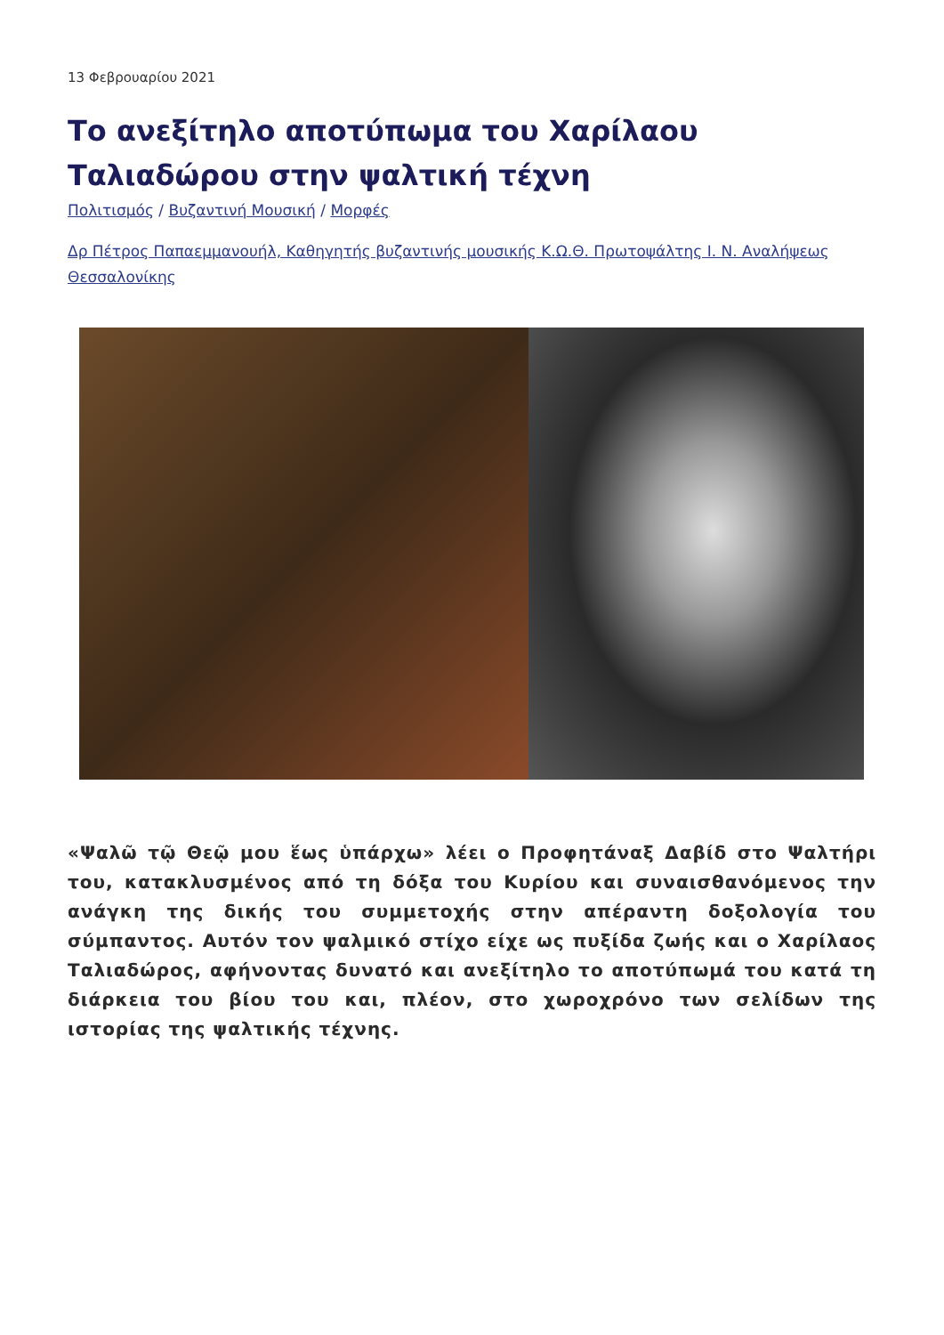13 Φεβρουαρίου 2021
Το ανεξίτηλο αποτύπωμα του Χαρίλαου Ταλιαδώρου στην ψαλτική τέχνη
Πολιτισμός / Βυζαντινή Μουσική / Μορφές
Δρ Πέτρος Παπαεμμανουήλ, Καθηγητής βυζαντινής μουσικής Κ.Ω.Θ. Πρωτοψάλτης Ι. Ν. Αναλήψεως Θεσσαλονίκης
«Ψαλῶ τῷ Θεῷ μου ἕως ὑπάρχω» λέει ο Προφητάναξ Δαβίδ στο Ψαλτήρι του, κατακλυσμένος από τη δόξα του Κυρίου και συναισθανόμενος την ανάγκη της δικής του συμμετοχής στην απέραντη δοξολογία του σύμπαντος. Αυτόν τον ψαλμικό στίχο είχε ως πυξίδα ζωής και ο Χαρίλαος Ταλιαδώρος, αφήνοντας δυνατό και ανεξίτηλο το αποτύπωμά του κατά τη διάρκεια του βίου του και, πλέον, στο χωροχρόνο των σελίδων της ιστορίας της ψαλτικής τέχνης.